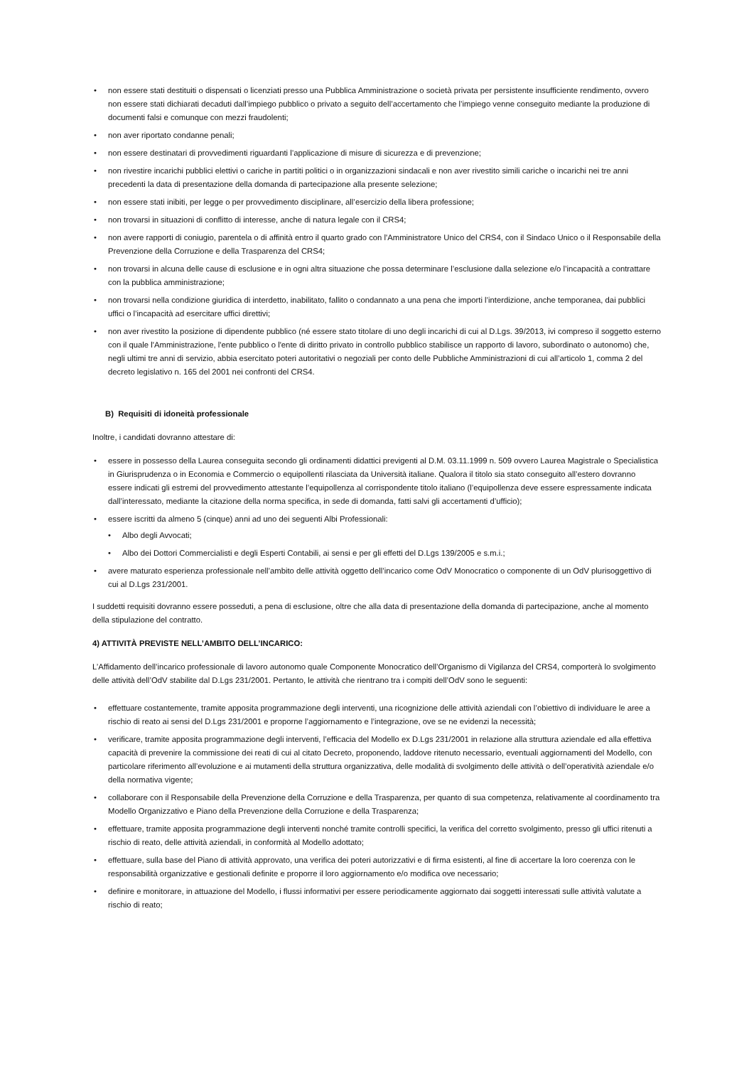• non essere stati destituiti o dispensati o licenziati presso una Pubblica Amministrazione o società privata per persistente insufficiente rendimento, ovvero non essere stati dichiarati decaduti dall’impiego pubblico o privato a seguito dell’accertamento che l’impiego venne conseguito mediante la produzione di documenti falsi e comunque con mezzi fraudolenti;
• non aver riportato condanne penali;
• non essere destinatari di provvedimenti riguardanti l’applicazione di misure di sicurezza e di prevenzione;
• non rivestire incarichi pubblici elettivi o cariche in partiti politici o in organizzazioni sindacali e non aver rivestito simili cariche o incarichi nei tre anni precedenti la data di presentazione della domanda di partecipazione alla presente selezione;
• non essere stati inibiti, per legge o per provvedimento disciplinare, all’esercizio della libera professione;
• non trovarsi in situazioni di conflitto di interesse, anche di natura legale con il CRS4;
• non avere rapporti di coniugio, parentela o di affinità entro il quarto grado con l'Amministratore Unico del CRS4, con il Sindaco Unico o il Responsabile della Prevenzione della Corruzione e della Trasparenza del CRS4;
• non trovarsi in alcuna delle cause di esclusione e in ogni altra situazione che possa determinare l’esclusione dalla selezione e/o l’incapacità a contrattare con la pubblica amministrazione;
• non trovarsi nella condizione giuridica di interdetto, inabilitato, fallito o condannato a una pena che importi l’interdizione, anche temporanea, dai pubblici uffici o l’incapacità ad esercitare uffici direttivi;
• non aver rivestito la posizione di dipendente pubblico (né essere stato titolare di uno degli incarichi di cui al D.Lgs. 39/2013, ivi compreso il soggetto esterno con il quale l'Amministrazione, l'ente pubblico o l'ente di diritto privato in controllo pubblico stabilisce un rapporto di lavoro, subordinato o autonomo) che, negli ultimi tre anni di servizio, abbia esercitato poteri autoritativi o negoziali per conto delle Pubbliche Amministrazioni di cui all’articolo 1, comma 2 del decreto legislativo n. 165 del 2001 nei confronti del CRS4.
B) Requisiti di idoneità professionale
Inoltre, i candidati dovranno attestare di:
• essere in possesso della Laurea conseguita secondo gli ordinamenti didattici previgenti al D.M. 03.11.1999 n. 509 ovvero Laurea Magistrale o Specialistica in Giurisprudenza o in Economia e Commercio o equipollenti rilasciata da Università italiane. Qualora il titolo sia stato conseguito all’estero dovranno essere indicati gli estremi del provvedimento attestante l’equipollenza al corrispondente titolo italiano (l’equipollenza deve essere espressamente indicata dall’interessato, mediante la citazione della norma specifica, in sede di domanda, fatti salvi gli accertamenti d’ufficio);
• essere iscritti da almeno 5 (cinque) anni ad uno dei seguenti Albi Professionali:
• Albo degli Avvocati;
• Albo dei Dottori Commercialisti e degli Esperti Contabili, ai sensi e per gli effetti del D.Lgs 139/2005 e s.m.i.;
• avere maturato esperienza professionale nell’ambito delle attività oggetto dell’incarico come OdV Monocratico o componente di un OdV plurisoggettivo di cui al D.Lgs 231/2001.
I suddetti requisiti dovranno essere posseduti, a pena di esclusione, oltre che alla data di presentazione della domanda di partecipazione, anche al momento della stipulazione del contratto.
4) ATTIVITÀ PREVISTE NELL’AMBITO DELL’INCARICO:
L’Affidamento dell’incarico professionale di lavoro autonomo quale Componente Monocratico dell’Organismo di Vigilanza del CRS4, comporterà lo svolgimento delle attività dell’OdV stabilite dal D.Lgs 231/2001. Pertanto, le attività che rientrano tra i compiti dell’OdV sono le seguenti:
• effettuare costantemente, tramite apposita programmazione degli interventi, una ricognizione delle attività aziendali con l’obiettivo di individuare le aree a rischio di reato ai sensi del D.Lgs 231/2001 e proporne l’aggiornamento e l’integrazione, ove se ne evidenzi la necessità;
• verificare, tramite apposita programmazione degli interventi, l’efficacia del Modello ex D.Lgs 231/2001 in relazione alla struttura aziendale ed alla effettiva capacità di prevenire la commissione dei reati di cui al citato Decreto, proponendo, laddove ritenuto necessario, eventuali aggiornamenti del Modello, con particolare riferimento all’evoluzione e ai mutamenti della struttura organizzativa, delle modalità di svolgimento delle attività o dell’operatività aziendale e/o della normativa vigente;
• collaborare con il Responsabile della Prevenzione della Corruzione e della Trasparenza, per quanto di sua competenza, relativamente al coordinamento tra Modello Organizzativo e Piano della Prevenzione della Corruzione e della Trasparenza;
• effettuare, tramite apposita programmazione degli interventi nonché tramite controlli specifici, la verifica del corretto svolgimento, presso gli uffici ritenuti a rischio di reato, delle attività aziendali, in conformità al Modello adottato;
• effettuare, sulla base del Piano di attività approvato, una verifica dei poteri autorizzativi e di firma esistenti, al fine di accertare la loro coerenza con le responsabilità organizzative e gestionali definite e proporre il loro aggiornamento e/o modifica ove necessario;
• definire e monitorare, in attuazione del Modello, i flussi informativi per essere periodicamente aggiornato dai soggetti interessati sulle attività valutate a rischio di reato;